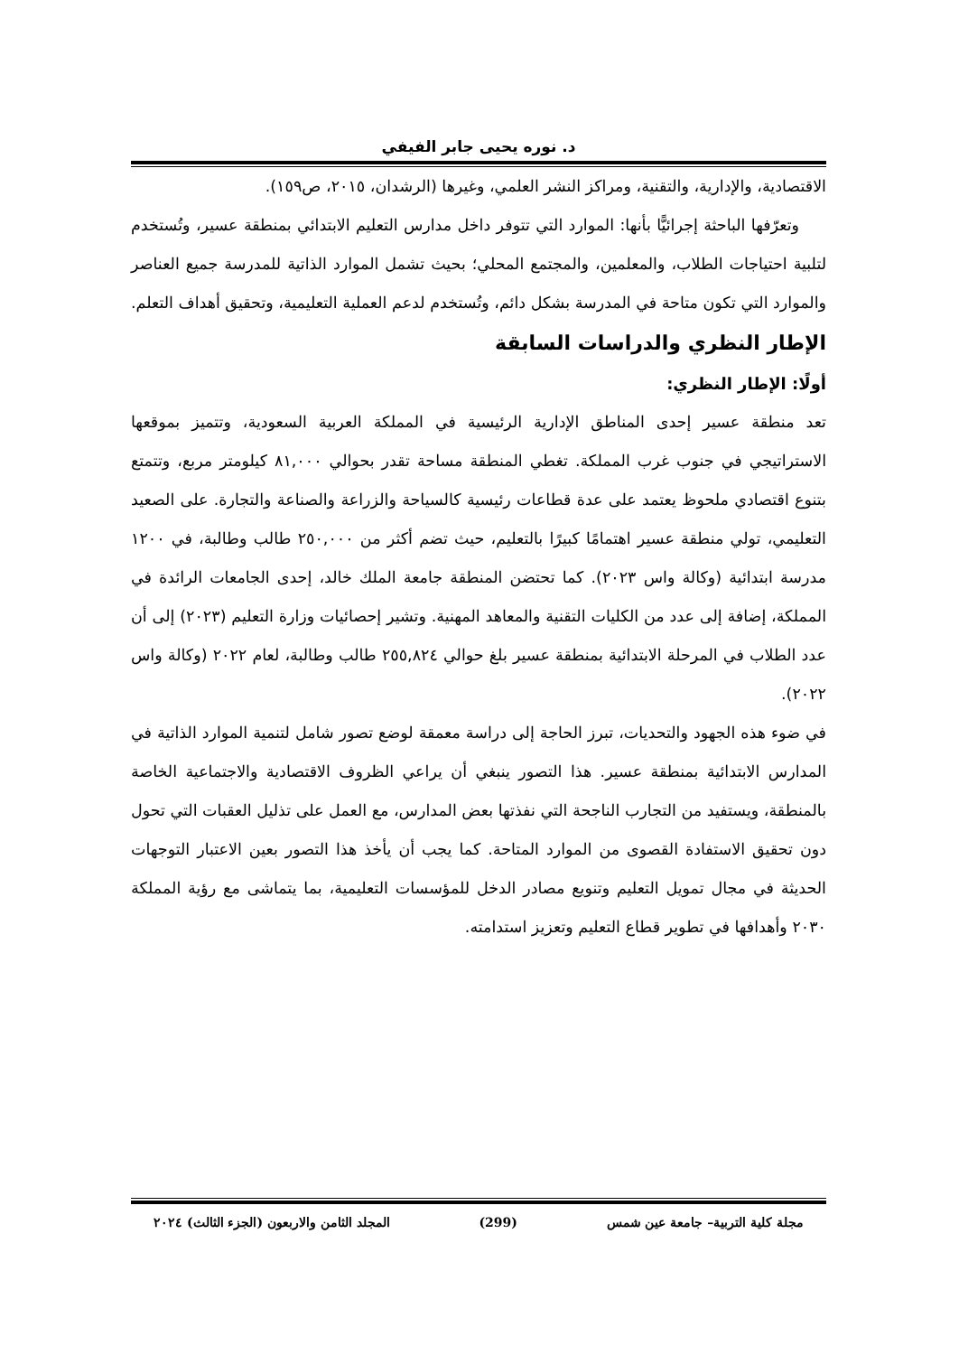د. نوره يحيى جابر الفيفي
الاقتصادية، والإدارية، والتقنية، ومراكز النشر العلمي، وغيرها (الرشدان، ٢٠١٥، ص١٥٩).
وتعرّفها الباحثة إجرائيًّا بأنها: الموارد التي تتوفر داخل مدارس التعليم الابتدائي بمنطقة عسير، وتُستخدم لتلبية احتياجات الطلاب، والمعلمين، والمجتمع المحلي؛ بحيث تشمل الموارد الذاتية للمدرسة جميع العناصر والموارد التي تكون متاحة في المدرسة بشكل دائم، وتُستخدم لدعم العملية التعليمية، وتحقيق أهداف التعلم.
الإطار النظري والدراسات السابقة
أولًا: الإطار النظري:
تعد منطقة عسير إحدى المناطق الإدارية الرئيسية في المملكة العربية السعودية، وتتميز بموقعها الاستراتيجي في جنوب غرب المملكة. تغطي المنطقة مساحة تقدر بحوالي ٨١,٠٠٠ كيلومتر مربع، وتتمتع بتنوع اقتصادي ملحوظ يعتمد على عدة قطاعات رئيسية كالسياحة والزراعة والصناعة والتجارة. على الصعيد التعليمي، تولي منطقة عسير اهتمامًا كبيرًا بالتعليم، حيث تضم أكثر من ٢٥٠,٠٠٠ طالب وطالبة، في ١٢٠٠ مدرسة ابتدائية (وكالة واس ٢٠٢٣). كما تحتضن المنطقة جامعة الملك خالد، إحدى الجامعات الرائدة في المملكة، إضافة إلى عدد من الكليات التقنية والمعاهد المهنية. وتشير إحصائيات وزارة التعليم (٢٠٢٣) إلى أن عدد الطلاب في المرحلة الابتدائية بمنطقة عسير بلغ حوالي ٢٥٥,٨٢٤ طالب وطالبة، لعام ٢٠٢٢ (وكالة واس ٢٠٢٢).
في ضوء هذه الجهود والتحديات، تبرز الحاجة إلى دراسة معمقة لوضع تصور شامل لتنمية الموارد الذاتية في المدارس الابتدائية بمنطقة عسير. هذا التصور ينبغي أن يراعي الظروف الاقتصادية والاجتماعية الخاصة بالمنطقة، ويستفيد من التجارب الناجحة التي نفذتها بعض المدارس، مع العمل على تذليل العقبات التي تحول دون تحقيق الاستفادة القصوى من الموارد المتاحة. كما يجب أن يأخذ هذا التصور بعين الاعتبار التوجهات الحديثة في مجال تمويل التعليم وتنويع مصادر الدخل للمؤسسات التعليمية، بما يتماشى مع رؤية المملكة ٢٠٣٠ وأهدافها في تطوير قطاع التعليم وتعزيز استدامته.
مجلة كلية التربية– جامعة عين شمس (299) المجلد الثامن والاربعون (الجزء الثالث) ٢٠٢٤